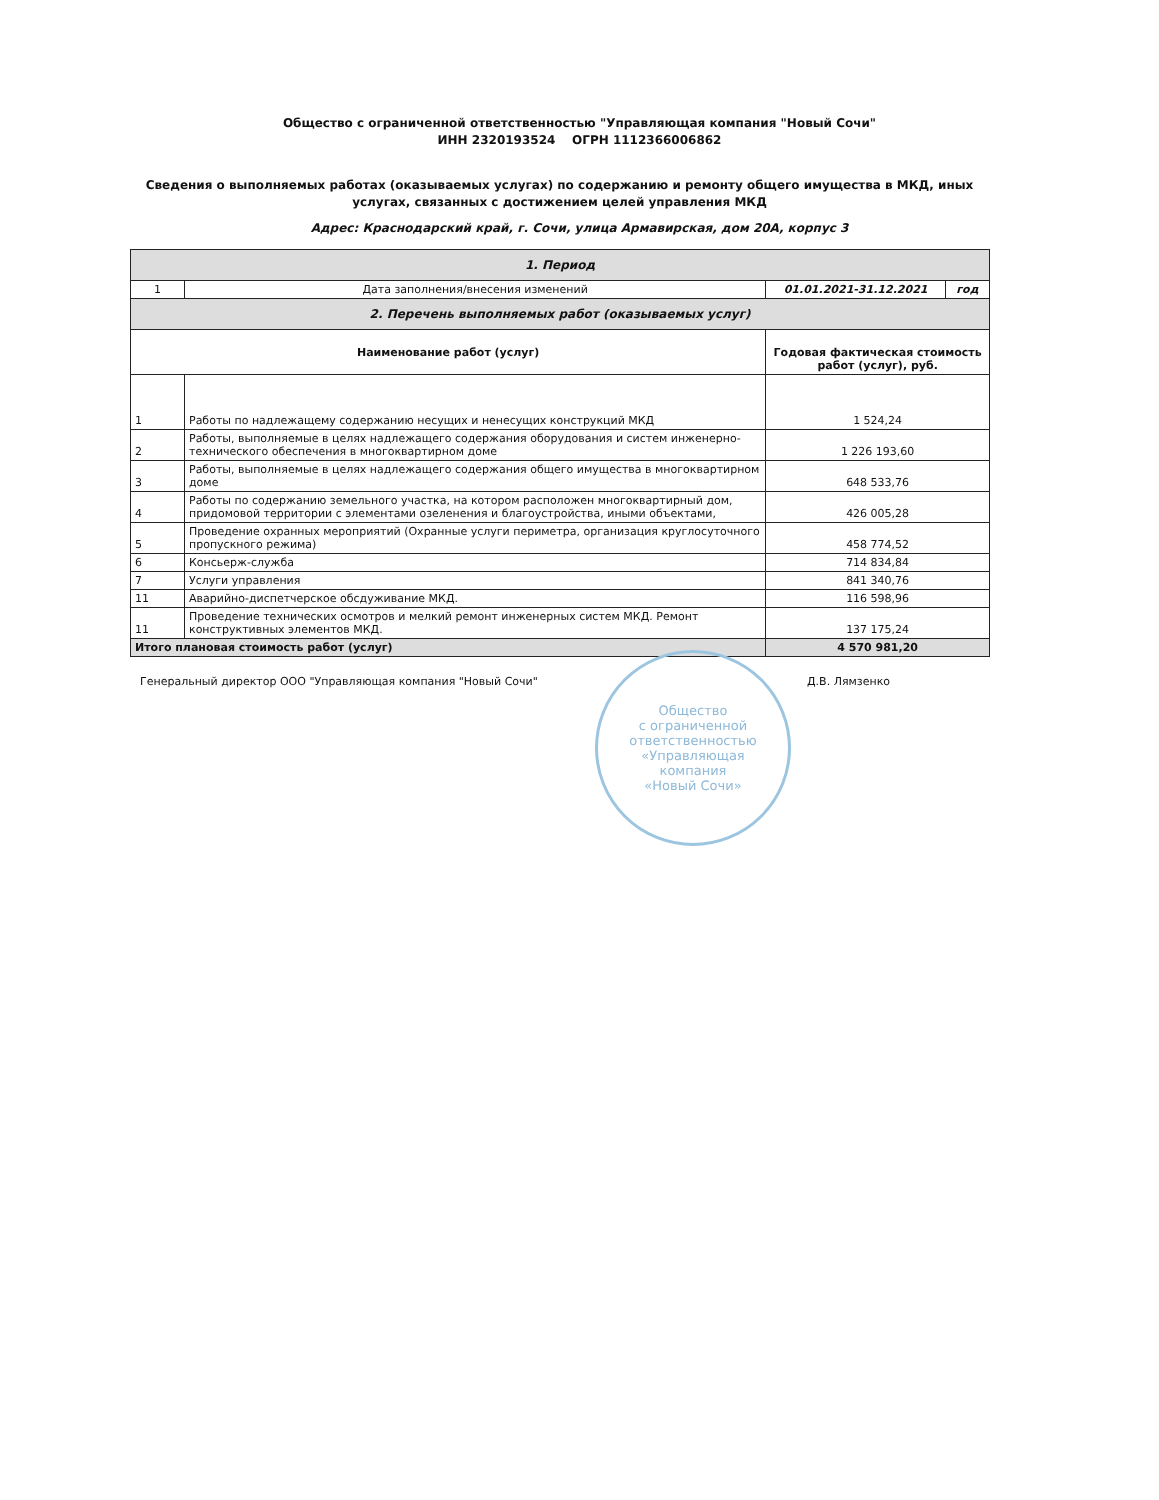Общество с ограниченной ответственностью "Управляющая компания "Новый Сочи"
ИНН 2320193524 ОГРН 1112366006862
Сведения о выполняемых работах (оказываемых услугах) по содержанию и ремонту общего имущества в МКД, иных услугах, связанных с достижением целей управления МКД
Адрес: Краснодарский край, г. Сочи, улица Армавирская, дом 20А, корпус 3
| 1. Период | | | |
| 1 | Дата заполнения/внесения изменений | 01.01.2021-31.12.2021 | год |
| 2. Перечень выполняемых работ (оказываемых услуг) | | | |
| Наименование работ (услуг) | | Годовая фактическая стоимость работ (услуг), руб. | |
| 1 | Работы по надлежащему содержанию несущих и ненесущих конструкций МКД | 1 524,24 | |
| 2 | Работы, выполняемые в целях надлежащего содержания оборудования и систем инженерно-технического обеспечения в многоквартирном доме | 1 226 193,60 | |
| 3 | Работы, выполняемые в целях надлежащего содержания общего имущества в многоквартирном доме | 648 533,76 | |
| 4 | Работы по содержанию земельного участка, на котором расположен многоквартирный дом, придомовой территории с элементами озеленения и благоустройства, иными объектами, | 426 005,28 | |
| 5 | Проведение охранных мероприятий (Охранные услуги периметра, организация круглосуточного пропускного режима) | 458 774,52 | |
| 6 | Консьерж-служба | 714 834,84 | |
| 7 | Услуги управления | 841 340,76 | |
| 11 | Аварийно-диспетчерское обсдуживание МКД. | 116 598,96 | |
| 11 | Проведение технических осмотров и мелкий ремонт инженерных систем МКД. Ремонт конструктивных элементов МКД. | 137 175,24 | |
| Итого плановая стоимость работ (услуг) | | 4 570 981,20 | |
Генеральный директор ООО "Управляющая компания "Новый Сочи" Д.В. Лямзенко
Общество
с ограниченной
ответственностью
«Управляющая
компания
«Новый Сочи»